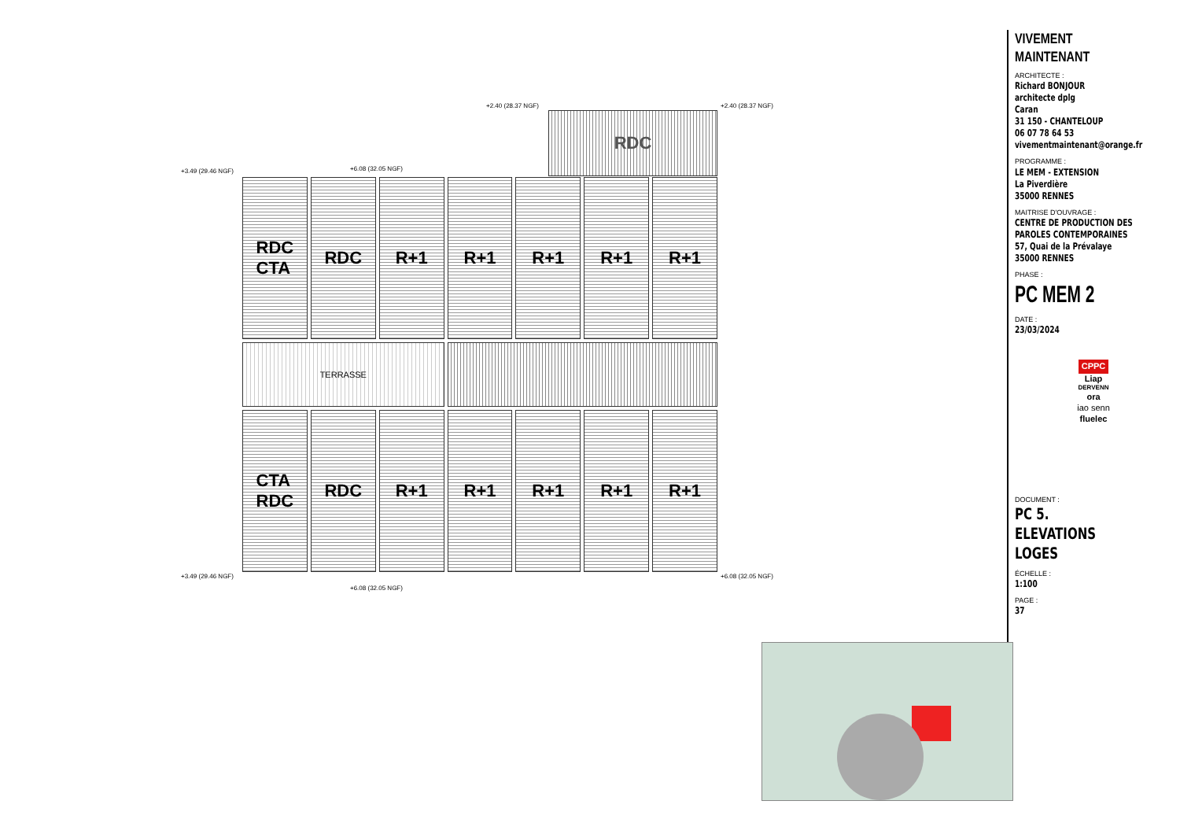+2.40 (28.37 NGF) +2.40 (28.37 NGF)
+3.49 (29.46 NGF) +6.08 (32.05 NGF)
RDC
RDC
CTA
RDC
R+1
R+1
R+1
R+1
R+1
TERRASSE
CTA
RDC
RDC
R+1
R+1
R+1
R+1
R+1
+3.49 (29.46 NGF)
+6.08 (32.05 NGF)
+6.08 (32.05 NGF)
VIVEMENT MAINTENANT
ARCHITECTE :
Richard BONJOUR
architecte dplg
Caran
31 150 - CHANTELOUP
06 07 78 64 53
vivementmaintenant@orange.fr
PROGRAMME :
LE MEM - EXTENSION
La Piverdière
35000 RENNES
MAITRISE D'OUVRAGE :
CENTRE DE PRODUCTION DES PAROLES CONTEMPORAINES
57, Quai de la Prévalaye
35000 RENNES
PHASE :
PC MEM 2
DATE :
23/03/2024
CPPC
Liap
DERVENN
ora
iao senn
fluelec
DOCUMENT :
PC 5. ELEVATIONS LOGES
ÉCHELLE :
1:100
PAGE :
37